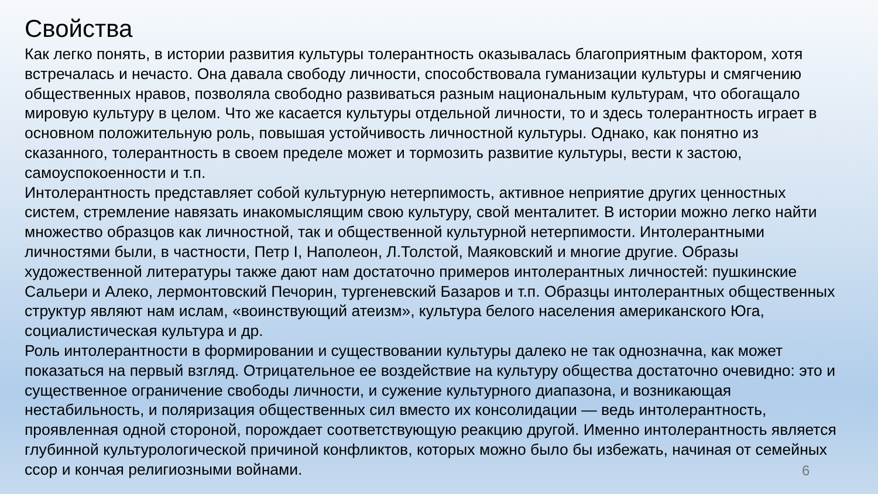Свойства
Как легко понять, в истории развития культуры толерантность оказывалась благоприятным фактором, хотя встречалась и нечасто. Она давала свободу личности, способствовала гуманизации культуры и смягчению общественных нравов, позволяла свободно развиваться разным национальным культурам, что обогащало мировую культуру в целом. Что же касается культуры отдельной личности, то и здесь толерантность играет в основном положительную роль, повышая устойчивость личностной культуры. Однако, как понятно из сказанного, толерантность в своем пределе может и тормозить развитие культуры, вести к застою, самоуспокоенности и т.п.
Интолерантность представляет собой культурную нетерпимость, активное неприятие других ценностных систем, стремление навязать инакомыслящим свою культуру, свой менталитет. В истории можно легко найти множество образцов как личностной, так и общественной культурной нетерпимости. Интолерантными личностями были, в частности, Петр I, Наполеон, Л.Толстой, Маяковский и многие другие. Образы художественной литературы также дают нам достаточно примеров интолерантных личностей: пушкинские Сальери и Алеко, лермонтовский Печорин, тургеневский Базаров и т.п. Образцы интолерантных общественных структур являют нам ислам, «воинствующий атеизм», культура белого населения американского Юга, социалистическая культура и др.
Роль интолерантности в формировании и существовании культуры далеко не так однозначна, как может показаться на первый взгляд. Отрицательное ее воздействие на культуру общества достаточно очевидно: это и существенное ограничение свободы личности, и сужение культурного диапазона, и возникающая нестабильность, и поляризация общественных сил вместо их консолидации — ведь интолерантность, проявленная одной стороной, порождает соответствующую реакцию другой. Именно интолерантность является глубинной культурологической причиной конфликтов, которых можно было бы избежать, начиная от семейных ссор и кончая религиозными войнами.
6